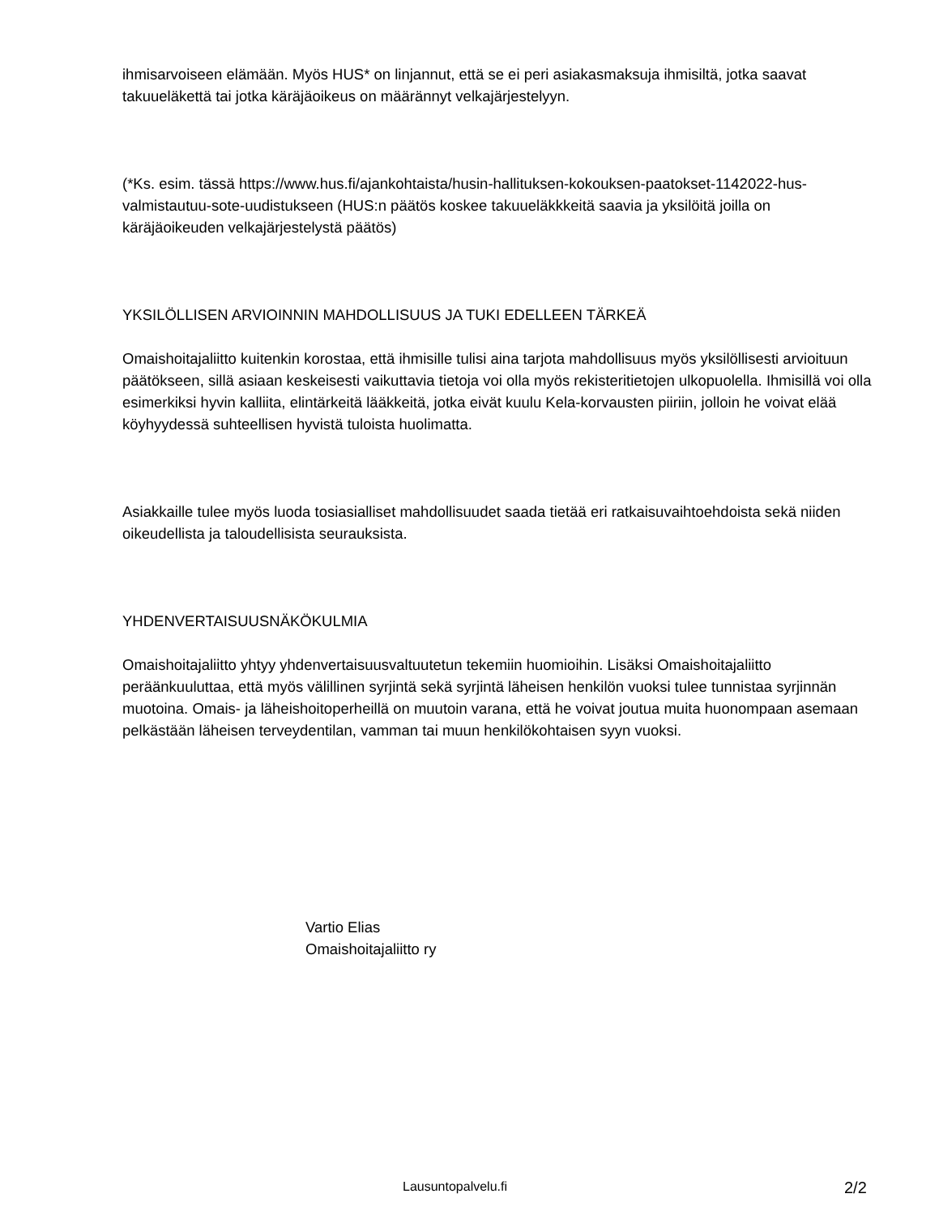ihmisarvoiseen elämään. Myös HUS* on linjannut, että se ei peri asiakasmaksuja ihmisiltä, jotka saavat takuueläkettä tai jotka käräjäoikeus on määrännyt velkajärjestelyyn.
(*Ks. esim. tässä https://www.hus.fi/ajankohtaista/husin-hallituksen-kokouksen-paatokset-1142022-hus-valmistautuu-sote-uudistukseen (HUS:n päätös koskee takuueläkkkeitä saavia ja yksilöitä joilla on käräjäoikeuden velkajärjestelystä päätös)
YKSILÖLLISEN ARVIOINNIN MAHDOLLISUUS JA TUKI EDELLEEN TÄRKEÄ
Omaishoitajaliitto kuitenkin korostaa, että ihmisille tulisi aina tarjota mahdollisuus myös yksilöllisesti arvioituun päätökseen, sillä asiaan keskeisesti vaikuttavia tietoja voi olla myös rekisteritietojen ulkopuolella. Ihmisillä voi olla esimerkiksi hyvin kalliita, elintärkeitä lääkkeitä, jotka eivät kuulu Kela-korvausten piiriin, jolloin he voivat elää köyhyydessä suhteellisen hyvistä tuloista huolimatta.
Asiakkaille tulee myös luoda tosiasialliset mahdollisuudet saada tietää eri ratkaisuvaihtoehdoista sekä niiden oikeudellista ja taloudellisista seurauksista.
YHDENVERTAISUUSNÄKÖKULMIA
Omaishoitajaliitto yhtyy yhdenvertaisuusvaltuutetun tekemiin huomioihin. Lisäksi Omaishoitajaliitto peräänkuuluttaa, että myös välillinen syrjintä sekä syrjintä läheisen henkilön vuoksi tulee tunnistaa syrjinnän muotoina. Omais- ja läheishoitoperheillä on muutoin varana, että he voivat joutua muita huonompaan asemaan pelkästään läheisen terveydentilan, vamman tai muun henkilökohtaisen syyn vuoksi.
Vartio Elias
Omaishoitajaliitto ry
Lausuntopalvelu.fi 2/2